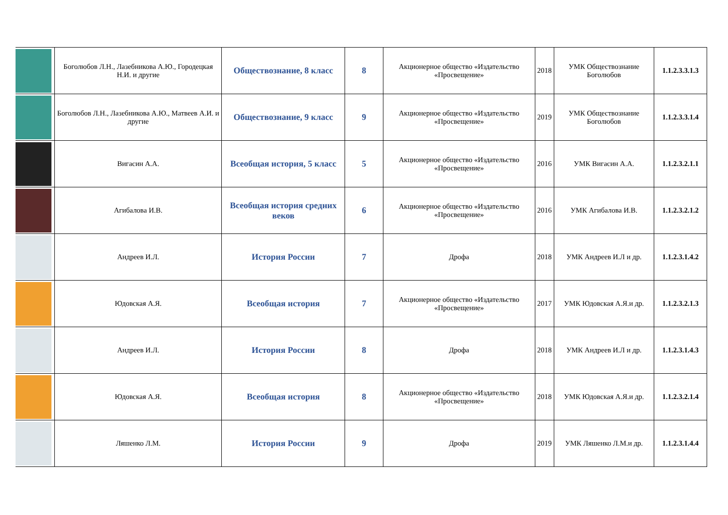| | Боголюбов Л.Н., Лазебникова А.Ю., Городецкая Н.И. и другие | Обществознание, 8 класс | 8 | Акционерное общество «Издательство «Просвещение» | 2018 | УМК Обществознание Боголюбов | 1.1.2.3.3.1.3 |
| | Боголюбов Л.Н., Лазебникова А.Ю., Матвеев А.И. и другие | Обществознание, 9 класс | 9 | Акционерное общество «Издательство «Просвещение» | 2019 | УМК Обществознание Боголюбов | 1.1.2.3.3.1.4 |
| | Вигасин А.А. | Всеобщая история, 5 класс | 5 | Акционерное общество «Издательство «Просвещение» | 2016 | УМК Вигасин А.А. | 1.1.2.3.2.1.1 |
| | Агибалова И.В. | Всеобщая история средних веков | 6 | Акционерное общество «Издательство «Просвещение» | 2016 | УМК Агибалова И.В. | 1.1.2.3.2.1.2 |
| | Андреев И.Л. | История России | 7 | Дрофа | 2018 | УМК Андреев И.Л и др. | 1.1.2.3.1.4.2 |
| | Юдовская А.Я. | Всеобщая история | 7 | Акционерное общество «Издательство «Просвещение» | 2017 | УМК Юдовская А.Я.и др. | 1.1.2.3.2.1.3 |
| | Андреев И.Л. | История России | 8 | Дрофа | 2018 | УМК Андреев И.Л и др. | 1.1.2.3.1.4.3 |
| | Юдовская А.Я. | Всеобщая история | 8 | Акционерное общество «Издательство «Просвещение» | 2018 | УМК Юдовская А.Я.и др. | 1.1.2.3.2.1.4 |
| | Ляшенко Л.М. | История России | 9 | Дрофа | 2019 | УМК Ляшенко Л.М.и др. | 1.1.2.3.1.4.4 |